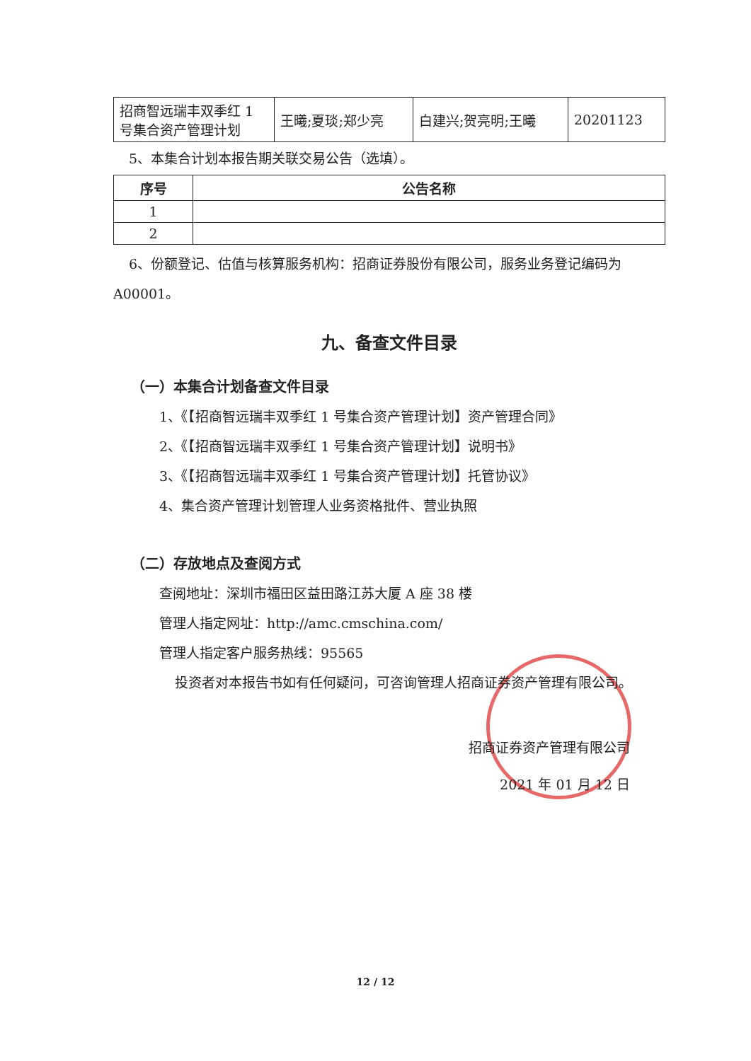| 招商智远瑞丰双季红 1 号集合资产管理计划 | 王曦;夏琰;郑少亮 | 白建兴;贺亮明;王曦 | 20201123 |
5、本集合计划本报告期关联交易公告（选填）。
| 序号 | 公告名称 |
| --- | --- |
| 1 | |
| 2 | |
6、份额登记、估值与核算服务机构：招商证券股份有限公司，服务业务登记编码为 A00001。
九、备查文件目录
（一）本集合计划备查文件目录
1、《【招商智远瑞丰双季红 1 号集合资产管理计划】资产管理合同》
2、《【招商智远瑞丰双季红 1 号集合资产管理计划】说明书》
3、《【招商智远瑞丰双季红 1 号集合资产管理计划】托管协议》
4、集合资产管理计划管理人业务资格批件、营业执照
（二）存放地点及查阅方式
查阅地址：深圳市福田区益田路江苏大厦 A 座 38 楼
管理人指定网址：http://amc.cmschina.com/
管理人指定客户服务热线：95565
投资者对本报告书如有任何疑问，可咨询管理人招商证券资产管理有限公司。
招商证券资产管理有限公司
2021 年 01 月 12 日
12 / 12